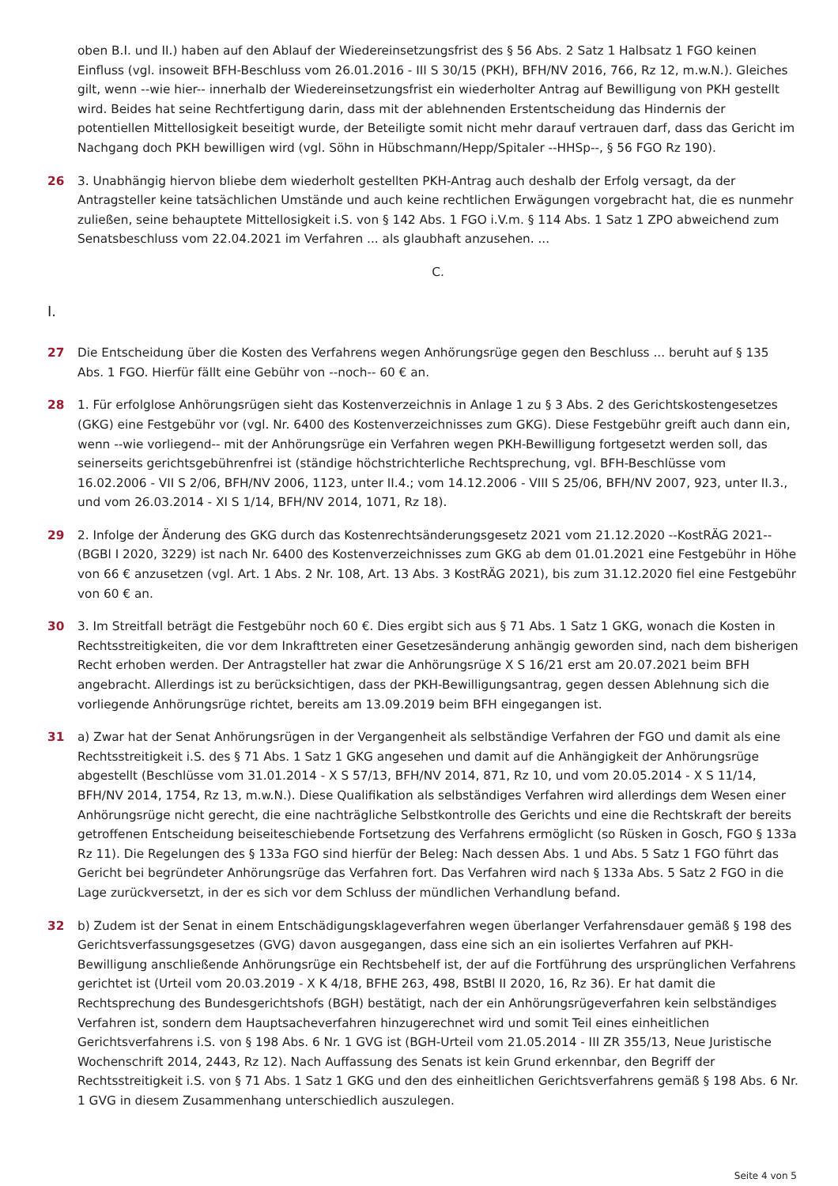oben B.I. und II.) haben auf den Ablauf der Wiedereinsetzungsfrist des § 56 Abs. 2 Satz 1 Halbsatz 1 FGO keinen Einfluss (vgl. insoweit BFH-Beschluss vom 26.01.2016 - III S 30/15 (PKH), BFH/NV 2016, 766, Rz 12, m.w.N.). Gleiches gilt, wenn --wie hier-- innerhalb der Wiedereinsetzungsfrist ein wiederholter Antrag auf Bewilligung von PKH gestellt wird. Beides hat seine Rechtfertigung darin, dass mit der ablehnenden Erstentscheidung das Hindernis der potentiellen Mittellosigkeit beseitigt wurde, der Beteiligte somit nicht mehr darauf vertrauen darf, dass das Gericht im Nachgang doch PKH bewilligen wird (vgl. Söhn in Hübschmann/Hepp/Spitaler --HHSp--, § 56 FGO Rz 190).
26 3. Unabhängig hiervon bliebe dem wiederholt gestellten PKH-Antrag auch deshalb der Erfolg versagt, da der Antragsteller keine tatsächlichen Umstände und auch keine rechtlichen Erwägungen vorgebracht hat, die es nunmehr zuließen, seine behauptete Mittellosigkeit i.S. von § 142 Abs. 1 FGO i.V.m. § 114 Abs. 1 Satz 1 ZPO abweichend zum Senatsbeschluss vom 22.04.2021 im Verfahren ... als glaubhaft anzusehen. ...
C.
I.
27 Die Entscheidung über die Kosten des Verfahrens wegen Anhörungsrüge gegen den Beschluss ... beruht auf § 135 Abs. 1 FGO. Hierfür fällt eine Gebühr von --noch-- 60 € an.
28 1. Für erfolglose Anhörungsrügen sieht das Kostenverzeichnis in Anlage 1 zu § 3 Abs. 2 des Gerichtskostengesetzes (GKG) eine Festgebühr vor (vgl. Nr. 6400 des Kostenverzeichnisses zum GKG). Diese Festgebühr greift auch dann ein, wenn --wie vorliegend-- mit der Anhörungsrüge ein Verfahren wegen PKH-Bewilligung fortgesetzt werden soll, das seinerseits gerichtsgebührenfrei ist (ständige höchstrichterliche Rechtsprechung, vgl. BFH-Beschlüsse vom 16.02.2006 - VII S 2/06, BFH/NV 2006, 1123, unter II.4.; vom 14.12.2006 - VIII S 25/06, BFH/NV 2007, 923, unter II.3., und vom 26.03.2014 - XI S 1/14, BFH/NV 2014, 1071, Rz 18).
29 2. Infolge der Änderung des GKG durch das Kostenrechtsänderungsgesetz 2021 vom 21.12.2020 --KostRÄG 2021-- (BGBl I 2020, 3229) ist nach Nr. 6400 des Kostenverzeichnisses zum GKG ab dem 01.01.2021 eine Festgebühr in Höhe von 66 € anzusetzen (vgl. Art. 1 Abs. 2 Nr. 108, Art. 13 Abs. 3 KostRÄG 2021), bis zum 31.12.2020 fiel eine Festgebühr von 60 € an.
30 3. Im Streitfall beträgt die Festgebühr noch 60 €. Dies ergibt sich aus § 71 Abs. 1 Satz 1 GKG, wonach die Kosten in Rechtsstreitigkeiten, die vor dem Inkrafttreten einer Gesetzesänderung anhängig geworden sind, nach dem bisherigen Recht erhoben werden. Der Antragsteller hat zwar die Anhörungsrüge X S 16/21 erst am 20.07.2021 beim BFH angebracht. Allerdings ist zu berücksichtigen, dass der PKH-Bewilligungsantrag, gegen dessen Ablehnung sich die vorliegende Anhörungsrüge richtet, bereits am 13.09.2019 beim BFH eingegangen ist.
31 a) Zwar hat der Senat Anhörungsrügen in der Vergangenheit als selbständige Verfahren der FGO und damit als eine Rechtsstreitigkeit i.S. des § 71 Abs. 1 Satz 1 GKG angesehen und damit auf die Anhängigkeit der Anhörungsrüge abgestellt (Beschlüsse vom 31.01.2014 - X S 57/13, BFH/NV 2014, 871, Rz 10, und vom 20.05.2014 - X S 11/14, BFH/NV 2014, 1754, Rz 13, m.w.N.). Diese Qualifikation als selbständiges Verfahren wird allerdings dem Wesen einer Anhörungsrüge nicht gerecht, die eine nachträgliche Selbstkontrolle des Gerichts und eine die Rechtskraft der bereits getroffenen Entscheidung beiseiteschiebende Fortsetzung des Verfahrens ermöglicht (so Rüsken in Gosch, FGO § 133a Rz 11). Die Regelungen des § 133a FGO sind hierfür der Beleg: Nach dessen Abs. 1 und Abs. 5 Satz 1 FGO führt das Gericht bei begründeter Anhörungsrüge das Verfahren fort. Das Verfahren wird nach § 133a Abs. 5 Satz 2 FGO in die Lage zurückversetzt, in der es sich vor dem Schluss der mündlichen Verhandlung befand.
32 b) Zudem ist der Senat in einem Entschädigungsklageverfahren wegen überlanger Verfahrensdauer gemäß § 198 des Gerichtsverfassungsgesetzes (GVG) davon ausgegangen, dass eine sich an ein isoliertes Verfahren auf PKH-Bewilligung anschließende Anhörungsrüge ein Rechtsbehelf ist, der auf die Fortführung des ursprünglichen Verfahrens gerichtet ist (Urteil vom 20.03.2019 - X K 4/18, BFHE 263, 498, BStBl II 2020, 16, Rz 36). Er hat damit die Rechtsprechung des Bundesgerichtshofs (BGH) bestätigt, nach der ein Anhörungsrügeverfahren kein selbständiges Verfahren ist, sondern dem Hauptsacheverfahren hinzugerechnet wird und somit Teil eines einheitlichen Gerichtsverfahrens i.S. von § 198 Abs. 6 Nr. 1 GVG ist (BGH-Urteil vom 21.05.2014 - III ZR 355/13, Neue Juristische Wochenschrift 2014, 2443, Rz 12). Nach Auffassung des Senats ist kein Grund erkennbar, den Begriff der Rechtsstreitigkeit i.S. von § 71 Abs. 1 Satz 1 GKG und den des einheitlichen Gerichtsverfahrens gemäß § 198 Abs. 6 Nr. 1 GVG in diesem Zusammenhang unterschiedlich auszulegen.
Seite 4 von 5